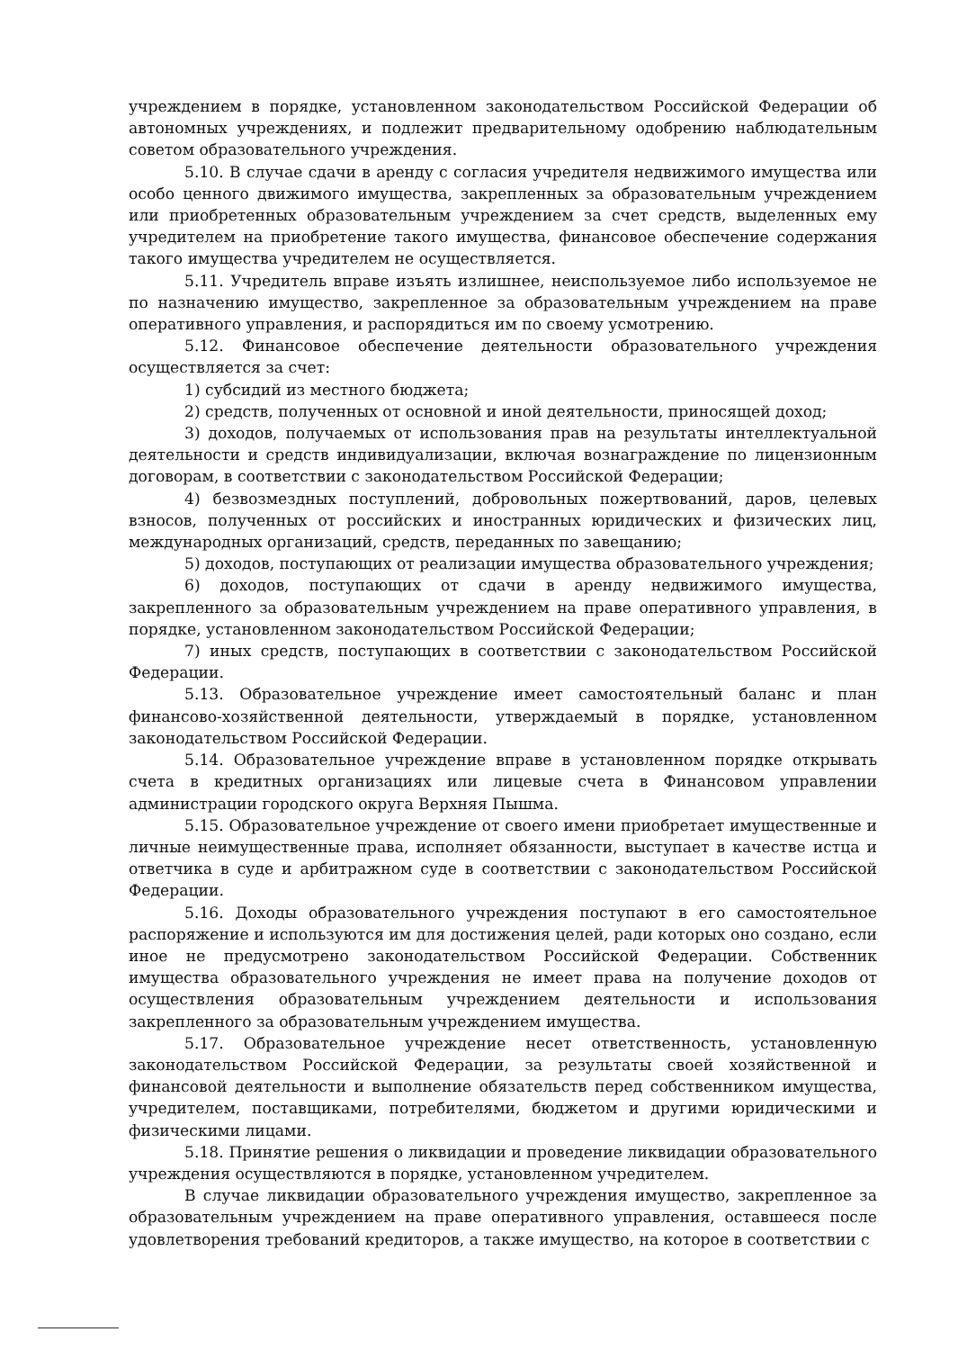учреждением в порядке, установленном законодательством Российской Федерации об автономных учреждениях, и подлежит предварительному одобрению наблюдательным советом образовательного учреждения.
5.10. В случае сдачи в аренду с согласия учредителя недвижимого имущества или особо ценного движимого имущества, закрепленных за образовательным учреждением или приобретенных образовательным учреждением за счет средств, выделенных ему учредителем на приобретение такого имущества, финансовое обеспечение содержания такого имущества учредителем не осуществляется.
5.11. Учредитель вправе изъять излишнее, неиспользуемое либо используемое не по назначению имущество, закрепленное за образовательным учреждением на праве оперативного управления, и распорядиться им по своему усмотрению.
5.12. Финансовое обеспечение деятельности образовательного учреждения осуществляется за счет:
1) субсидий из местного бюджета;
2) средств, полученных от основной и иной деятельности, приносящей доход;
3) доходов, получаемых от использования прав на результаты интеллектуальной деятельности и средств индивидуализации, включая вознаграждение по лицензионным договорам, в соответствии с законодательством Российской Федерации;
4) безвозмездных поступлений, добровольных пожертвований, даров, целевых взносов, полученных от российских и иностранных юридических и физических лиц, международных организаций, средств, переданных по завещанию;
5) доходов, поступающих от реализации имущества образовательного учреждения;
6) доходов, поступающих от сдачи в аренду недвижимого имущества, закрепленного за образовательным учреждением на праве оперативного управления, в порядке, установленном законодательством Российской Федерации;
7) иных средств, поступающих в соответствии с законодательством Российской Федерации.
5.13. Образовательное учреждение имеет самостоятельный баланс и план финансово-хозяйственной деятельности, утверждаемый в порядке, установленном законодательством Российской Федерации.
5.14. Образовательное учреждение вправе в установленном порядке открывать счета в кредитных организациях или лицевые счета в Финансовом управлении администрации городского округа Верхняя Пышма.
5.15. Образовательное учреждение от своего имени приобретает имущественные и личные неимущественные права, исполняет обязанности, выступает в качестве истца и ответчика в суде и арбитражном суде в соответствии с законодательством Российской Федерации.
5.16. Доходы образовательного учреждения поступают в его самостоятельное распоряжение и используются им для достижения целей, ради которых оно создано, если иное не предусмотрено законодательством Российской Федерации. Собственник имущества образовательного учреждения не имеет права на получение доходов от осуществления образовательным учреждением деятельности и использования закрепленного за образовательным учреждением имущества.
5.17. Образовательное учреждение несет ответственность, установленную законодательством Российской Федерации, за результаты своей хозяйственной и финансовой деятельности и выполнение обязательств перед собственником имущества, учредителем, поставщиками, потребителями, бюджетом и другими юридическими и физическими лицами.
5.18. Принятие решения о ликвидации и проведение ликвидации образовательного учреждения осуществляются в порядке, установленном учредителем.
В случае ликвидации образовательного учреждения имущество, закрепленное за образовательным учреждением на праве оперативного управления, оставшееся после удовлетворения требований кредиторов, а также имущество, на которое в соответствии с